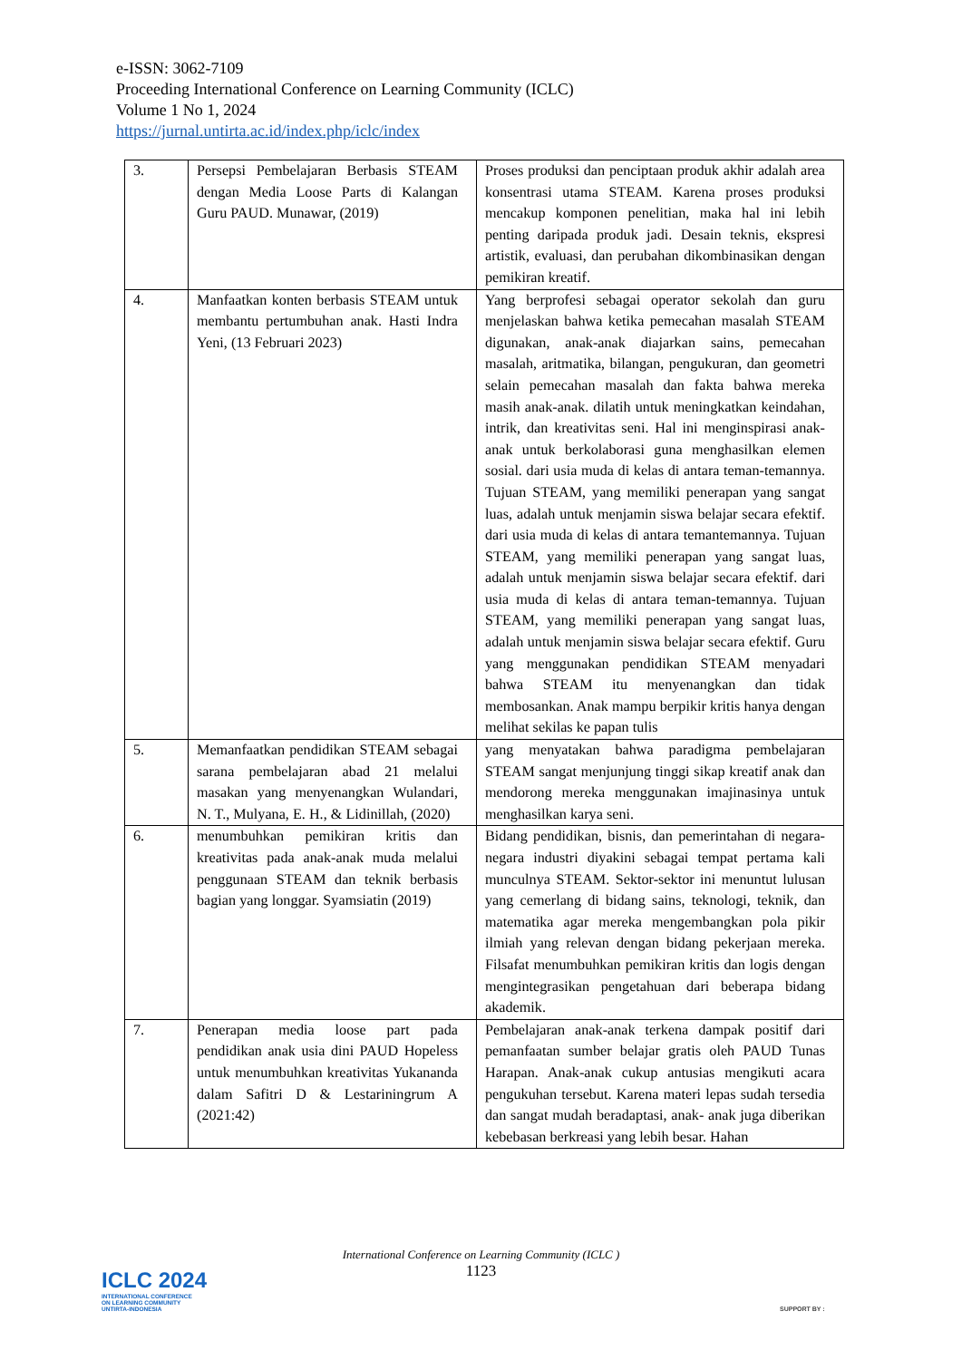e-ISSN: 3062-7109
Proceeding International Conference on Learning Community (ICLC)
Volume 1 No 1, 2024
https://jurnal.untirta.ac.id/index.php/iclc/index
| 3. | Persepsi Pembelajaran Berbasis STEAM dengan Media Loose Parts di Kalangan Guru PAUD. Munawar, (2019) | Proses produksi dan penciptaan produk akhir adalah area konsentrasi utama STEAM. Karena proses produksi mencakup komponen penelitian, maka hal ini lebih penting daripada produk jadi. Desain teknis, ekspresi artistik, evaluasi, dan perubahan dikombinasikan dengan pemikiran kreatif. |
| 4. | Manfaatkan konten berbasis STEAM untuk membantu pertumbuhan anak. Hasti Indra Yeni, (13 Februari 2023) | Yang berprofesi sebagai operator sekolah dan guru menjelaskan bahwa ketika pemecahan masalah STEAM digunakan, anak-anak diajarkan sains, pemecahan masalah, aritmatika, bilangan, pengukuran, dan geometri selain pemecahan masalah dan fakta bahwa mereka masih anak-anak. dilatih untuk meningkatkan keindahan, intrik, dan kreativitas seni. Hal ini menginspirasi anak- anak untuk berkolaborasi guna menghasilkan elemen sosial. dari usia muda di kelas di antara teman-temannya. Tujuan STEAM, yang memiliki penerapan yang sangat luas, adalah untuk menjamin siswa belajar secara efektif. dari usia muda di kelas di antara temantemannya. Tujuan STEAM, yang memiliki penerapan yang sangat luas, adalah untuk menjamin siswa belajar secara efektif. dari usia muda di kelas di antara teman-temannya. Tujuan STEAM, yang memiliki penerapan yang sangat luas, adalah untuk menjamin siswa belajar secara efektif. Guru yang menggunakan pendidikan STEAM menyadari bahwa STEAM itu menyenangkan dan tidak membosankan. Anak mampu berpikir kritis hanya dengan melihat sekilas ke papan tulis |
| 5. | Memanfaatkan pendidikan STEAM sebagai sarana pembelajaran abad 21 melalui masakan yang menyenangkan Wulandari, N. T., Mulyana, E. H., & Lidinillah, (2020) | yang menyatakan bahwa paradigma pembelajaran STEAM sangat menjunjung tinggi sikap kreatif anak dan mendorong mereka menggunakan imajinasinya untuk menghasilkan karya seni. |
| 6. | menumbuhkan pemikiran kritis dan kreativitas pada anak-anak muda melalui penggunaan STEAM dan teknik berbasis bagian yang longgar. Syamsiatin (2019) | Bidang pendidikan, bisnis, dan pemerintahan di negara-negara industri diyakini sebagai tempat pertama kali munculnya STEAM. Sektor-sektor ini menuntut lulusan yang cemerlang di bidang sains, teknologi, teknik, dan matematika agar mereka mengembangkan pola pikir ilmiah yang relevan dengan bidang pekerjaan mereka. Filsafat menumbuhkan pemikiran kritis dan logis dengan mengintegrasikan pengetahuan dari beberapa bidang akademik. |
| 7. | Penerapan media loose part pada pendidikan anak usia dini PAUD Hopeless untuk menumbuhkan kreativitas Yukananda dalam Safitri D & Lestariningrum A (2021:42) | Pembelajaran anak-anak terkena dampak positif dari pemanfaatan sumber belajar gratis oleh PAUD Tunas Harapan. Anak-anak cukup antusias mengikuti acara pengukuhan tersebut. Karena materi lepas sudah tersedia dan sangat mudah beradaptasi, anak- anak juga diberikan kebebasan berkreasi yang lebih besar. Hahan |
International Conference on Learning Community (ICLC )
1123
ICLC 2024
INTERNATIONAL CONFERENCE
ON LEARNING COMMUNITY
UNTIRTA-INDONESIA
SUPPORT BY :